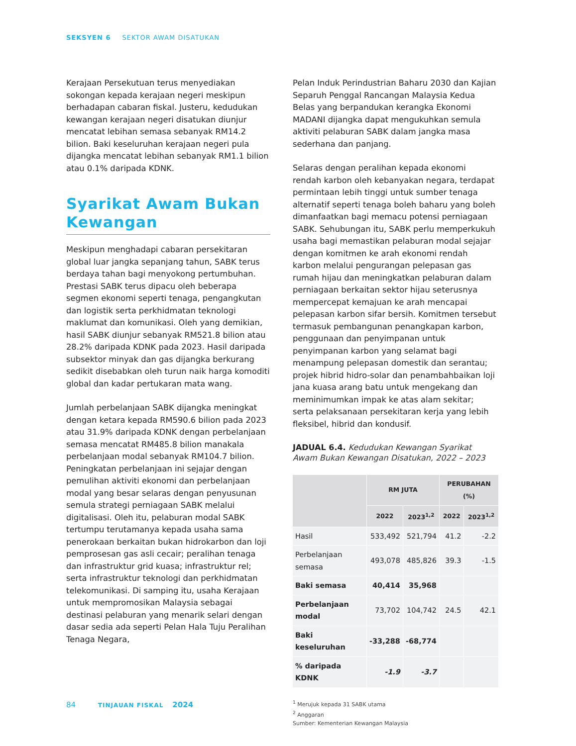SEKSYEN 6 SEKTOR AWAM DISATUKAN
Kerajaan Persekutuan terus menyediakan sokongan kepada kerajaan negeri meskipun berhadapan cabaran fiskal. Justeru, kedudukan kewangan kerajaan negeri disatukan diunjur mencatat lebihan semasa sebanyak RM14.2 bilion. Baki keseluruhan kerajaan negeri pula dijangka mencatat lebihan sebanyak RM1.1 bilion atau 0.1% daripada KDNK.
Syarikat Awam Bukan Kewangan
Meskipun menghadapi cabaran persekitaran global luar jangka sepanjang tahun, SABK terus berdaya tahan bagi menyokong pertumbuhan. Prestasi SABK terus dipacu oleh beberapa segmen ekonomi seperti tenaga, pengangkutan dan logistik serta perkhidmatan teknologi maklumat dan komunikasi. Oleh yang demikian, hasil SABK diunjur sebanyak RM521.8 bilion atau 28.2% daripada KDNK pada 2023. Hasil daripada subsektor minyak dan gas dijangka berkurang sedikit disebabkan oleh turun naik harga komoditi global dan kadar pertukaran mata wang.
Jumlah perbelanjaan SABK dijangka meningkat dengan ketara kepada RM590.6 bilion pada 2023 atau 31.9% daripada KDNK dengan perbelanjaan semasa mencatat RM485.8 bilion manakala perbelanjaan modal sebanyak RM104.7 bilion. Peningkatan perbelanjaan ini sejajar dengan pemulihan aktiviti ekonomi dan perbelanjaan modal yang besar selaras dengan penyusunan semula strategi perniagaan SABK melalui digitalisasi. Oleh itu, pelaburan modal SABK tertumpu terutamanya kepada usaha sama penerokaan berkaitan bukan hidrokarbon dan loji pemprosesan gas asli cecair; peralihan tenaga dan infrastruktur grid kuasa; infrastruktur rel; serta infrastruktur teknologi dan perkhidmatan telekomunikasi. Di samping itu, usaha Kerajaan untuk mempromosikan Malaysia sebagai destinasi pelaburan yang menarik selari dengan dasar sedia ada seperti Pelan Hala Tuju Peralihan Tenaga Negara,
Pelan Induk Perindustrian Baharu 2030 dan Kajian Separuh Penggal Rancangan Malaysia Kedua Belas yang berpandukan kerangka Ekonomi MADANI dijangka dapat mengukuhkan semula aktiviti pelaburan SABK dalam jangka masa sederhana dan panjang.
Selaras dengan peralihan kepada ekonomi rendah karbon oleh kebanyakan negara, terdapat permintaan lebih tinggi untuk sumber tenaga alternatif seperti tenaga boleh baharu yang boleh dimanfaatkan bagi memacu potensi perniagaan SABK. Sehubungan itu, SABK perlu memperkukuh usaha bagi memastikan pelaburan modal sejajar dengan komitmen ke arah ekonomi rendah karbon melalui pengurangan pelepasan gas rumah hijau dan meningkatkan pelaburan dalam perniagaan berkaitan sektor hijau seterusnya mempercepat kemajuan ke arah mencapai pelepasan karbon sifar bersih. Komitmen tersebut termasuk pembangunan penangkapan karbon, penggunaan dan penyimpanan untuk penyimpanan karbon yang selamat bagi menampung pelepasan domestik dan serantau; projek hibrid hidro-solar dan penambahbaikan loji jana kuasa arang batu untuk mengekang dan meminimumkan impak ke atas alam sekitar; serta pelaksanaan persekitaran kerja yang lebih fleksibel, hibrid dan kondusif.
JADUAL 6.4. Kedudukan Kewangan Syarikat Awam Bukan Kewangan Disatukan, 2022 – 2023
| | RM JUTA | | PERUBAHAN (%) | |
| --- | --- | --- | --- | --- |
| | 2022 | 2023<sup>1,2</sup> | 2022 | 2023<sup>1,2</sup> |
| Hasil | 533,492 | 521,794 | 41.2 | -2.2 |
| Perbelanjaan semasa | 493,078 | 485,826 | 39.3 | -1.5 |
| Baki semasa | 40,414 | 35,968 | | |
| Perbelanjaan modal | 73,702 | 104,742 | 24.5 | 42.1 |
| Baki keseluruhan | -33,288 | -68,774 | | |
| % daripada KDNK | -1.9 | -3.7 | | |
<sup>1</sup> Merujuk kepada 31 SABK utama
<sup>2</sup> Anggaran
Sumber: Kementerian Kewangan Malaysia
84 TINJAUAN FISKAL 2024